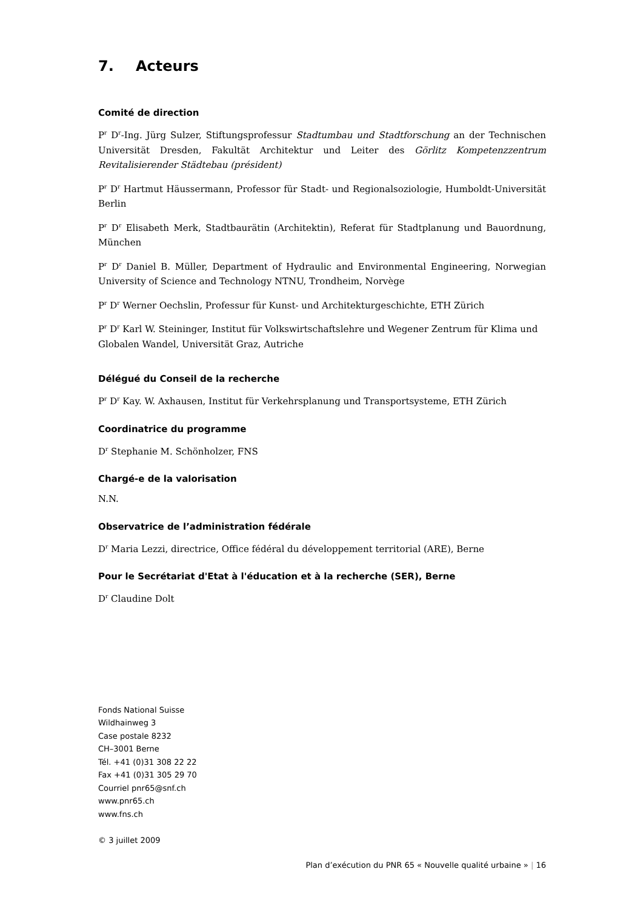7. Acteurs
Comité de direction
P<sup>r</sup> D<sup>r</sup>-Ing. Jürg Sulzer, Stiftungsprofessur Stadtumbau und Stadtforschung an der Technischen Universität Dresden, Fakultät Architektur und Leiter des Görlitz Kompetenzzentrum Revitalisierender Städtebau (président)
P<sup>r</sup> D<sup>r</sup> Hartmut Häussermann, Professor für Stadt- und Regionalsoziologie, Humboldt-Universität Berlin
P<sup>r</sup> D<sup>r</sup> Elisabeth Merk, Stadtbaurätin (Architektin), Referat für Stadtplanung und Bauordnung, München
P<sup>r</sup> D<sup>r</sup> Daniel B. Müller, Department of Hydraulic and Environmental Engineering, Norwegian University of Science and Technology NTNU, Trondheim, Norvège
P<sup>r</sup> D<sup>r</sup> Werner Oechslin, Professur für Kunst- und Architekturgeschichte, ETH Zürich
P<sup>r</sup> D<sup>r</sup> Karl W. Steininger, Institut für Volkswirtschaftslehre und Wegener Zentrum für Klima und Globalen Wandel, Universität Graz, Autriche
Délégué du Conseil de la recherche
P<sup>r</sup> D<sup>r</sup> Kay. W. Axhausen, Institut für Verkehrsplanung und Transportsysteme, ETH Zürich
Coordinatrice du programme
D<sup>r</sup> Stephanie M. Schönholzer, FNS
Chargé-e de la valorisation
N.N.
Observatrice de l’administration fédérale
D<sup>r</sup> Maria Lezzi, directrice, Office fédéral du développement territorial (ARE), Berne
Pour le Secrétariat d'Etat à l'éducation et à la recherche (SER), Berne
D<sup>r</sup> Claudine Dolt
Fonds National Suisse
Wildhainweg 3
Case postale 8232
CH–3001 Berne
Tél. +41 (0)31 308 22 22
Fax +41 (0)31 305 29 70
Courriel pnr65@snf.ch
www.pnr65.ch
www.fns.ch
© 3 juillet 2009
Plan d’exécution du PNR 65 « Nouvelle qualité urbaine » | 16